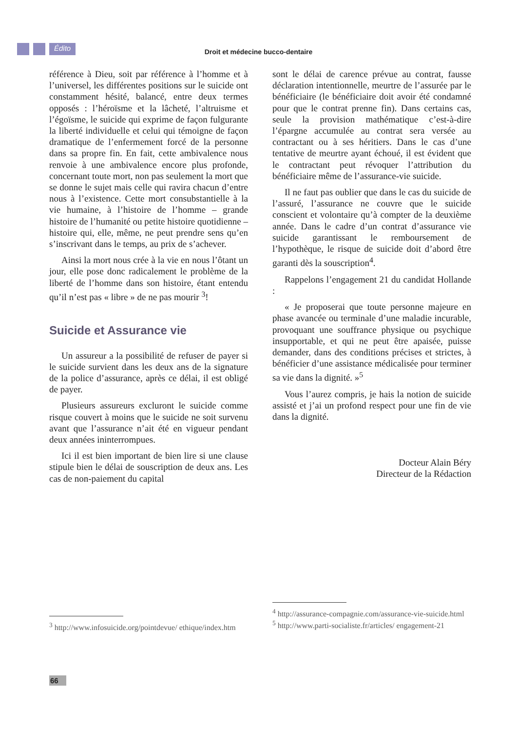Édito
Droit et médecine bucco-dentaire
référence à Dieu, soit par référence à l’homme et à l’universel, les différentes positions sur le suicide ont constamment hésité, balancé, entre deux termes opposés : l’héroïsme et la lâcheté, l’altruisme et l’égoïsme, le suicide qui exprime de façon fulgurante la liberté individuelle et celui qui témoigne de façon dramatique de l’enfermement forcé de la personne dans sa propre fin. En fait, cette ambivalence nous renvoie à une ambivalence encore plus profonde, concernant toute mort, non pas seulement la mort que se donne le sujet mais celle qui ravira chacun d’entre nous à l’existence. Cette mort consubstantielle à la vie humaine, à l’histoire de l’homme – grande histoire de l’humanité ou petite histoire quotidienne – histoire qui, elle, même, ne peut prendre sens qu’en s’inscrivant dans le temps, au prix de s’achever.
Ainsi la mort nous crée à la vie en nous l’ôtant un jour, elle pose donc radicalement le problème de la liberté de l’homme dans son histoire, étant entendu qu’il n’est pas « libre » de ne pas mourir <sup>3</sup>!
Suicide et Assurance vie
Un assureur a la possibilité de refuser de payer si le suicide survient dans les deux ans de la signature de la police d’assurance, après ce délai, il est obligé de payer.
Plusieurs assureurs excluront le suicide comme risque couvert à moins que le suicide ne soit survenu avant que l’assurance n’ait été en vigueur pendant deux années ininterrompues.
Ici il est bien important de bien lire si une clause stipule bien le délai de souscription de deux ans. Les cas de non-paiement du capital
sont le délai de carence prévue au contrat, fausse déclaration intentionnelle, meurtre de l’assurée par le bénéficiaire (le bénéficiaire doit avoir été condamné pour que le contrat prenne fin). Dans certains cas, seule la provision mathématique c’est-à-dire l’épargne accumulée au contrat sera versée au contractant ou à ses héritiers. Dans le cas d’une tentative de meurtre ayant échoué, il est évident que le contractant peut révoquer l’attribution du bénéficiaire même de l’assurance-vie suicide.
Il ne faut pas oublier que dans le cas du suicide de l’assuré, l’assurance ne couvre que le suicide conscient et volontaire qu’à compter de la deuxième année. Dans le cadre d’un contrat d’assurance vie suicide garantissant le remboursement de l’hypothèque, le risque de suicide doit d’abord être garanti dès la souscription<sup>4</sup>.
Rappelons l’engagement 21 du candidat Hollande :
« Je proposerai que toute personne majeure en phase avancée ou terminale d’une maladie incurable, provoquant une souffrance physique ou psychique insupportable, et qui ne peut être apaisée, puisse demander, dans des conditions précises et strictes, à bénéficier d’une assistance médicalisée pour terminer sa vie dans la dignité. »<sup>5</sup>
Vous l’aurez compris, je hais la notion de suicide assisté et j’ai un profond respect pour une fin de vie dans la dignité.
Docteur Alain Béry
Directeur de la Rédaction
<sup>3</sup> http://www.infosuicide.org/pointdevue/ ethique/index.htm
<sup>4</sup> http://assurance-compagnie.com/assurance-vie-suicide.html
<sup>5</sup> http://www.parti-socialiste.fr/articles/ engagement-21
66